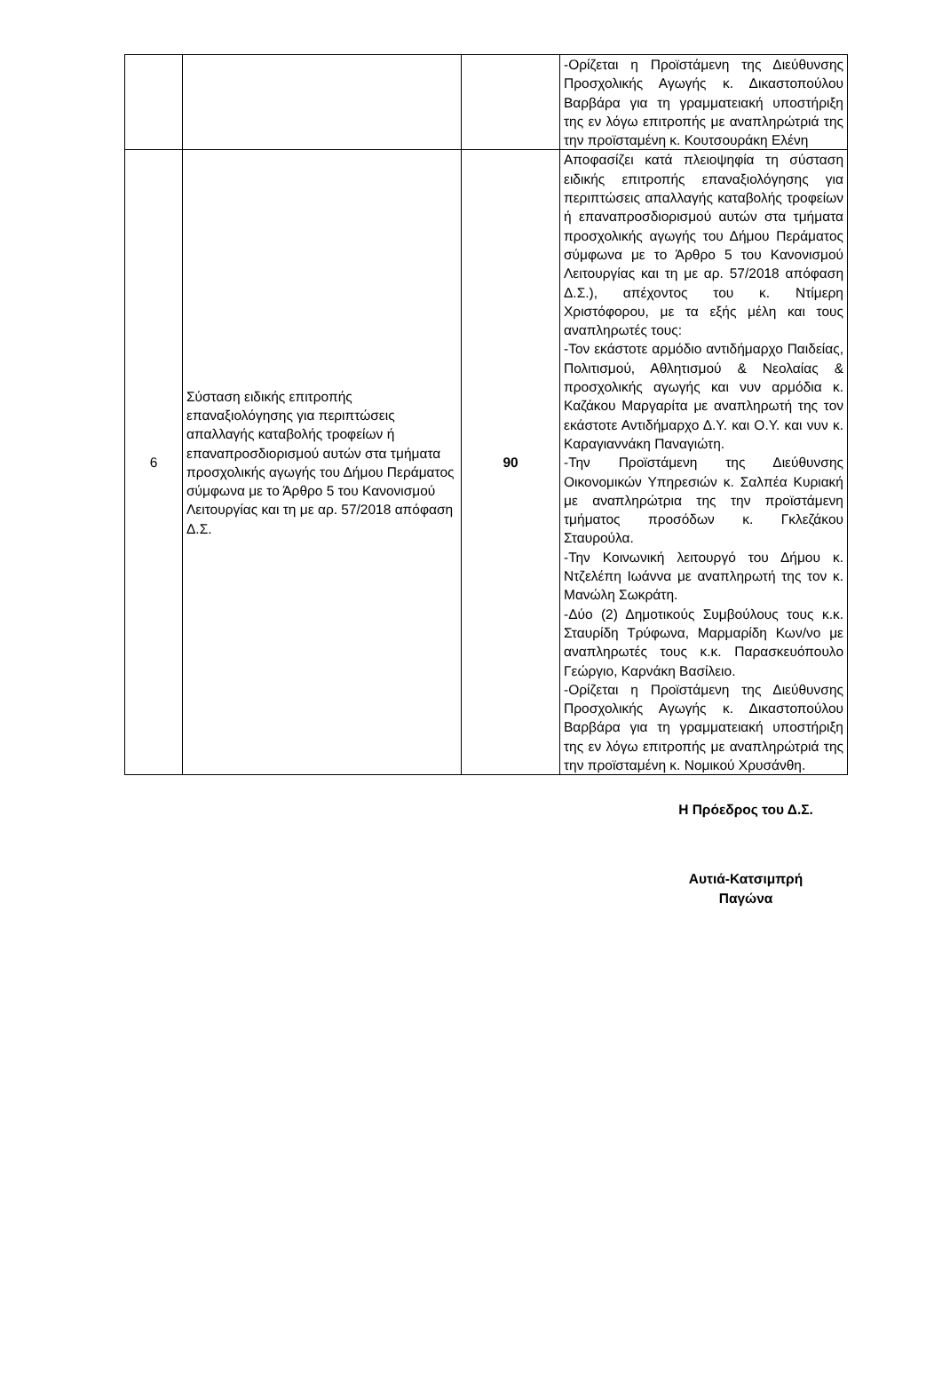| | | | -Ορίζεται η Προϊστάμενη της Διεύθυνσης Προσχολικής Αγωγής κ. Δικαστοπούλου Βαρβάρα για τη γραμματειακή υποστήριξη της εν λόγω επιτροπής με αναπληρώτριά της την προϊσταμένη κ. Κουτσουράκη Ελένη |
| 6 | Σύσταση ειδικής επιτροπής επαναξιολόγησης για περιπτώσεις απαλλαγής καταβολής τροφείων ή επαναπροσδιορισμού αυτών στα τμήματα προσχολικής αγωγής του Δήμου Περάματος σύμφωνα με το Άρθρο 5 του Κανονισμού Λειτουργίας και τη με αρ. 57/2018 απόφαση Δ.Σ. | 90 | Αποφασίζει κατά πλειοψηφία τη σύσταση ειδικής επιτροπής επαναξιολόγησης για περιπτώσεις απαλλαγής καταβολής τροφείων ή επαναπροσδιορισμού αυτών στα τμήματα προσχολικής αγωγής του Δήμου Περάματος σύμφωνα με το Άρθρο 5 του Κανονισμού Λειτουργίας και τη με αρ. 57/2018 απόφαση Δ.Σ.), απέχοντος του κ. Ντίμερη Χριστόφορου, με τα εξής μέλη και τους αναπληρωτές τους: -Τον εκάστοτε αρμόδιο αντιδήμαρχο Παιδείας, Πολιτισμού, Αθλητισμού & Νεολαίας & προσχολικής αγωγής και νυν αρμόδια κ. Καζάκου Μαργαρίτα με αναπληρωτή της τον εκάστοτε Αντιδήμαρχο Δ.Υ. και Ο.Υ. και νυν κ. Καραγιαννάκη Παναγιώτη. -Την Προϊστάμενη της Διεύθυνσης Οικονομικών Υπηρεσιών κ. Σαλπέα Κυριακή με αναπληρώτρια της την προϊστάμενη τμήματος προσόδων κ. Γκλεζάκου Σταυρούλα. -Την Κοινωνική λειτουργό του Δήμου κ. Ντζελέπη Ιωάννα με αναπληρωτή της τον κ. Μανώλη Σωκράτη. -Δύο (2) Δημοτικούς Συμβούλους τους κ.κ. Σταυρίδη Τρύφωνα, Μαρμαρίδη Κων/νο με αναπληρωτές τους κ.κ. Παρασκευόπουλο Γεώργιο, Καρνάκη Βασίλειο. -Ορίζεται η Προϊστάμενη της Διεύθυνσης Προσχολικής Αγωγής κ. Δικαστοπούλου Βαρβάρα για τη γραμματειακή υποστήριξη της εν λόγω επιτροπής με αναπληρώτριά της την προϊσταμένη κ. Νομικού Χρυσάνθη. |
Η Πρόεδρος του Δ.Σ.
Αυτιά-Κατσιμπρή
Παγώνα